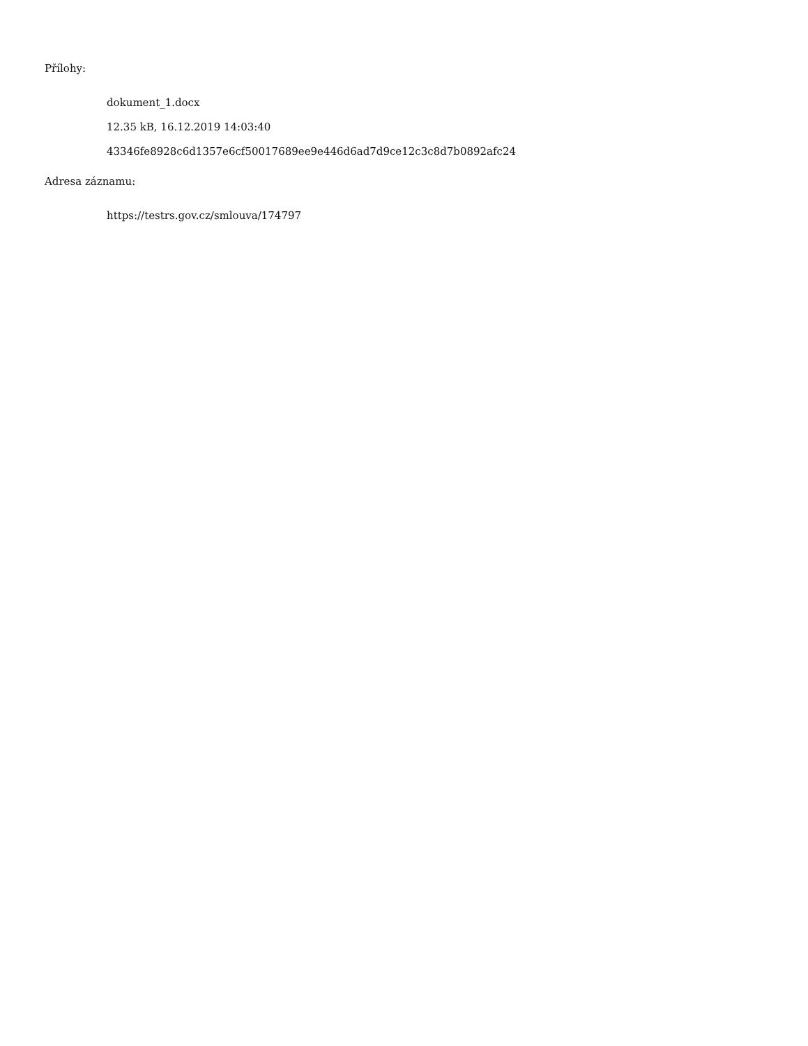Přílohy:
dokument_1.docx
12.35 kB, 16.12.2019 14:03:40
43346fe8928c6d1357e6cf50017689ee9e446d6ad7d9ce12c3c8d7b0892afc24
Adresa záznamu:
https://testrs.gov.cz/smlouva/174797